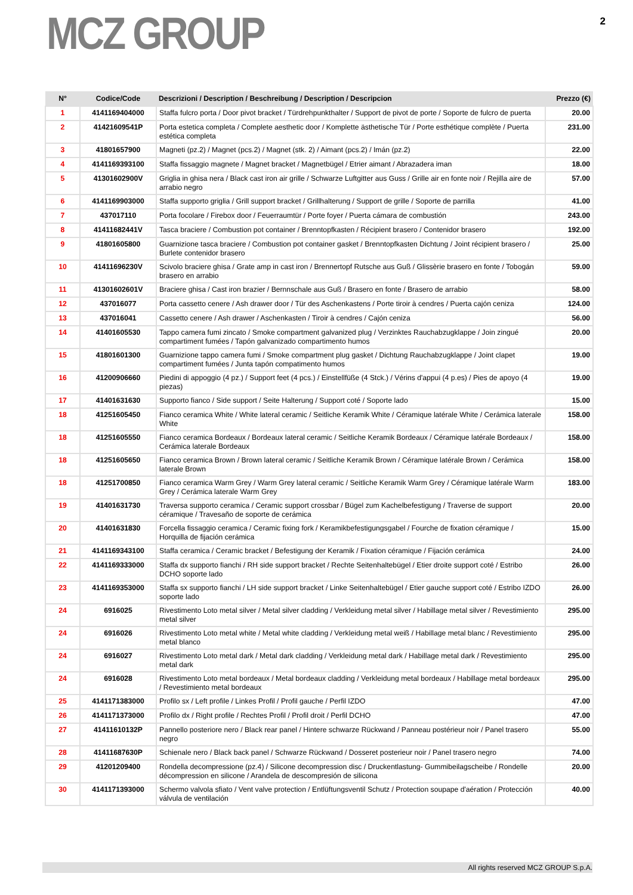MCZ GROUP
2
| N° | Codice/Code | Descrizioni / Description / Beschreibung / Description / Descripcion | Prezzo (€) |
| --- | --- | --- | --- |
| 1 | 4141169404000 | Staffa fulcro porta / Door pivot bracket / Türdrehpunkthalter / Support de pivot de porte / Soporte de fulcro de puerta | 20.00 |
| 2 | 41421609541P | Porta estetica completa / Complete aesthetic door / Komplette ästhetische Tür / Porte esthétique complète / Puerta estética completa | 231.00 |
| 3 | 41801657900 | Magneti (pz.2) / Magnet (pcs.2) / Magnet (stk. 2) / Aimant (pcs.2) / Imán (pz.2) | 22.00 |
| 4 | 4141169393100 | Staffa fissaggio magnete / Magnet bracket / Magnetbügel / Etrier aimant / Abrazadera iman | 18.00 |
| 5 | 41301602900V | Griglia in ghisa nera / Black cast iron air grille / Schwarze Luftgitter aus Guss / Grille air en fonte noir / Rejilla aire de arrabio negro | 57.00 |
| 6 | 4141169903000 | Staffa supporto griglia / Grill support bracket / Grillhalterung / Support de grille / Soporte de parrilla | 41.00 |
| 7 | 437017110 | Porta focolare / Firebox door / Feuerraumtür / Porte foyer / Puerta cámara de combustión | 243.00 |
| 8 | 41411682441V | Tasca braciere / Combustion pot container / Brenntopfkasten / Récipient brasero / Contenidor brasero | 192.00 |
| 9 | 41801605800 | Guarnizione tasca braciere / Combustion pot container gasket / Brenntopfkasten Dichtung / Joint récipient brasero / Burlete contenidor brasero | 25.00 |
| 10 | 41411696230V | Scivolo braciere ghisa / Grate amp in cast iron / Brennertopf Rutsche aus Guß / Glissèrie brasero en fonte / Tobogán brasero en arrabio | 59.00 |
| 11 | 41301602601V | Braciere ghisa / Cast iron brazier / Bernnschale aus Guß / Brasero en fonte / Brasero de arrabio | 58.00 |
| 12 | 437016077 | Porta cassetto cenere / Ash drawer door / Tür des Aschenkastens / Porte tiroir à cendres / Puerta cajón ceniza | 124.00 |
| 13 | 437016041 | Cassetto cenere / Ash drawer / Aschenkasten / Tiroir à cendres / Cajón ceniza | 56.00 |
| 14 | 41401605530 | Tappo camera fumi zincato / Smoke compartment galvanized plug / Verzinktes Rauchabzugklappe / Join zingué compartiment fumées / Tapón galvanizado compartimento humos | 20.00 |
| 15 | 41801601300 | Guarnizione tappo camera fumi / Smoke compartment plug gasket / Dichtung Rauchabzugklappe / Joint clapet compartiment fumées / Junta tapón compatimento humos | 19.00 |
| 16 | 41200906660 | Piedini di appoggio (4 pz.) / Support feet (4 pcs.) / Einstellfüße (4 Stck.) / Vérins d'appui (4 p.es) / Pies de apoyo (4 piezas) | 19.00 |
| 17 | 41401631630 | Supporto fianco / Side support / Seite Halterung / Support coté / Soporte lado | 15.00 |
| 18 | 41251605450 | Fianco ceramica White / White lateral ceramic / Seitliche Keramik White / Céramique latérale White / Cerámica laterale White | 158.00 |
| 18 | 41251605550 | Fianco ceramica Bordeaux / Bordeaux lateral ceramic / Seitliche Keramik Bordeaux / Céramique latérale Bordeaux / Cerámica laterale Bordeaux | 158.00 |
| 18 | 41251605650 | Fianco ceramica Brown / Brown lateral ceramic / Seitliche Keramik Brown / Céramique latérale Brown / Cerámica laterale Brown | 158.00 |
| 18 | 41251700850 | Fianco ceramica Warm Grey / Warm Grey lateral ceramic / Seitliche Keramik Warm Grey / Céramique latérale Warm Grey / Cerámica laterale Warm Grey | 183.00 |
| 19 | 41401631730 | Traversa supporto ceramica / Ceramic support crossbar / Bügel zum Kachelbefestigung / Traverse de support céramique / Travesaño de soporte de cerámica | 20.00 |
| 20 | 41401631830 | Forcella fissaggio ceramica / Ceramic fixing fork / Keramikbefestigungsgabel / Fourche de fixation céramique / Horquilla de fijación cerámica | 15.00 |
| 21 | 4141169343100 | Staffa ceramica / Ceramic bracket / Befestigung der Keramik / Fixation céramique / Fijación cerámica | 24.00 |
| 22 | 4141169333000 | Staffa dx supporto fianchi / RH side support bracket / Rechte Seitenhaltebügel / Etier droite support coté / Estribo DCHO soporte lado | 26.00 |
| 23 | 4141169353000 | Staffa sx supporto fianchi / LH side support bracket / Linke Seitenhaltebügel / Etier gauche support coté / Estribo IZDO soporte lado | 26.00 |
| 24 | 6916025 | Rivestimento Loto metal silver / Metal silver cladding / Verkleidung metal silver / Habillage metal silver / Revestimiento metal silver | 295.00 |
| 24 | 6916026 | Rivestimento Loto metal white / Metal white cladding / Verkleidung metal weiß / Habillage metal blanc / Revestimiento metal blanco | 295.00 |
| 24 | 6916027 | Rivestimento Loto metal dark / Metal dark cladding / Verkleidung metal dark / Habillage metal dark / Revestimiento metal dark | 295.00 |
| 24 | 6916028 | Rivestimento Loto metal bordeaux / Metal bordeaux cladding / Verkleidung metal bordeaux / Habillage metal bordeaux / Revestimiento metal bordeaux | 295.00 |
| 25 | 4141171383000 | Profilo sx / Left profile / Linkes Profil / Profil gauche / Perfil IZDO | 47.00 |
| 26 | 4141171373000 | Profilo dx / Right profile / Rechtes Profil / Profil droit / Perfil DCHO | 47.00 |
| 27 | 41411610132P | Pannello posteriore nero / Black rear panel / Hintere schwarze Rückwand / Panneau postérieur noir / Panel trasero negro | 55.00 |
| 28 | 41411687630P | Schienale nero / Black back panel / Schwarze Rückwand / Dosseret posterieur noir / Panel trasero negro | 74.00 |
| 29 | 41201209400 | Rondella decompressione (pz.4) / Silicone decompression disc / Druckentlastung- Gummibeilagscheibe / Rondelle décompression en silicone / Arandela de descompresión de silicona | 20.00 |
| 30 | 4141171393000 | Schermo valvola sfiato / Vent valve protection / Entlüftungsventil Schutz / Protection soupape d'aération / Protección válvula de ventilación | 40.00 |
All rights reserved MCZ GROUP S.p.A.